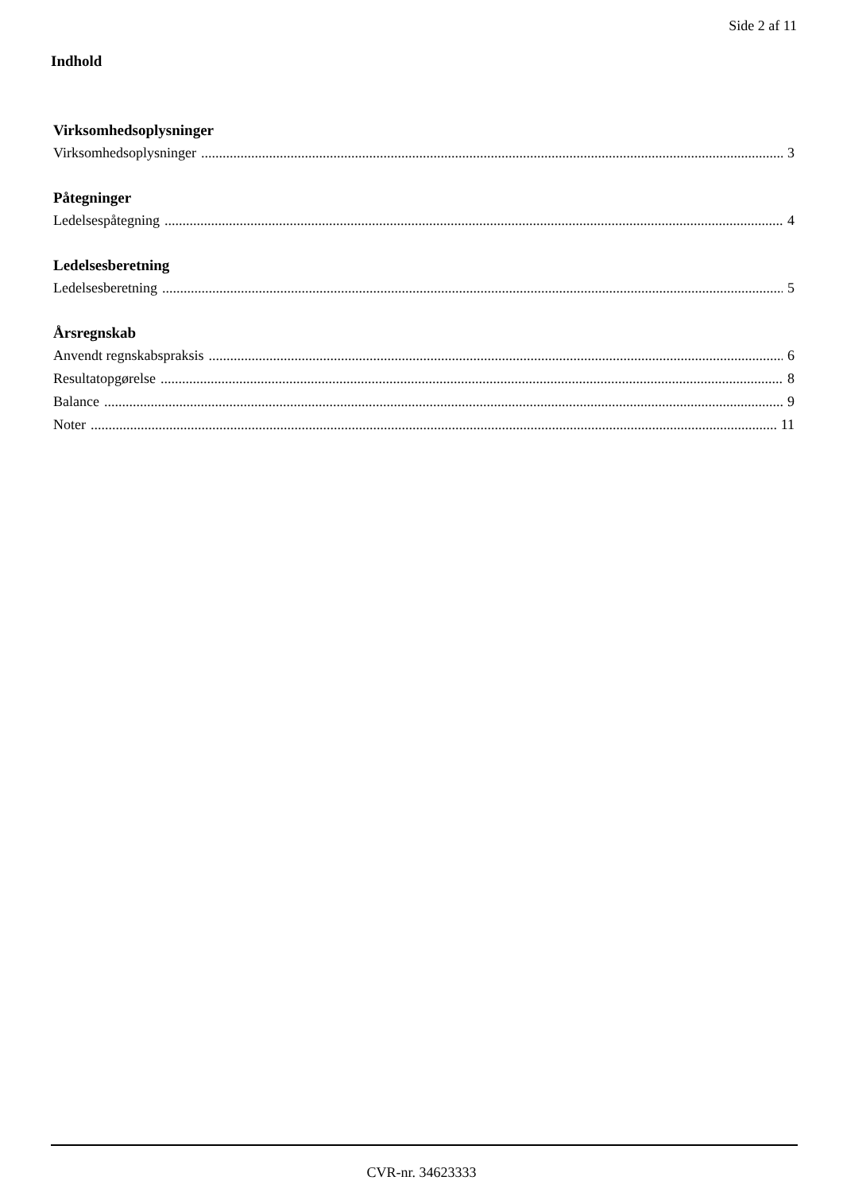Side 2 af 11
Indhold
Virksomhedsoplysninger
Virksomhedsoplysninger 3
Påtegninger
Ledelsespåtegning 4
Ledelsesberetning
Ledelsesberetning 5
Årsregnskab
Anvendt regnskabspraksis 6
Resultatopgørelse 8
Balance 9
Noter 11
CVR-nr. 34623333